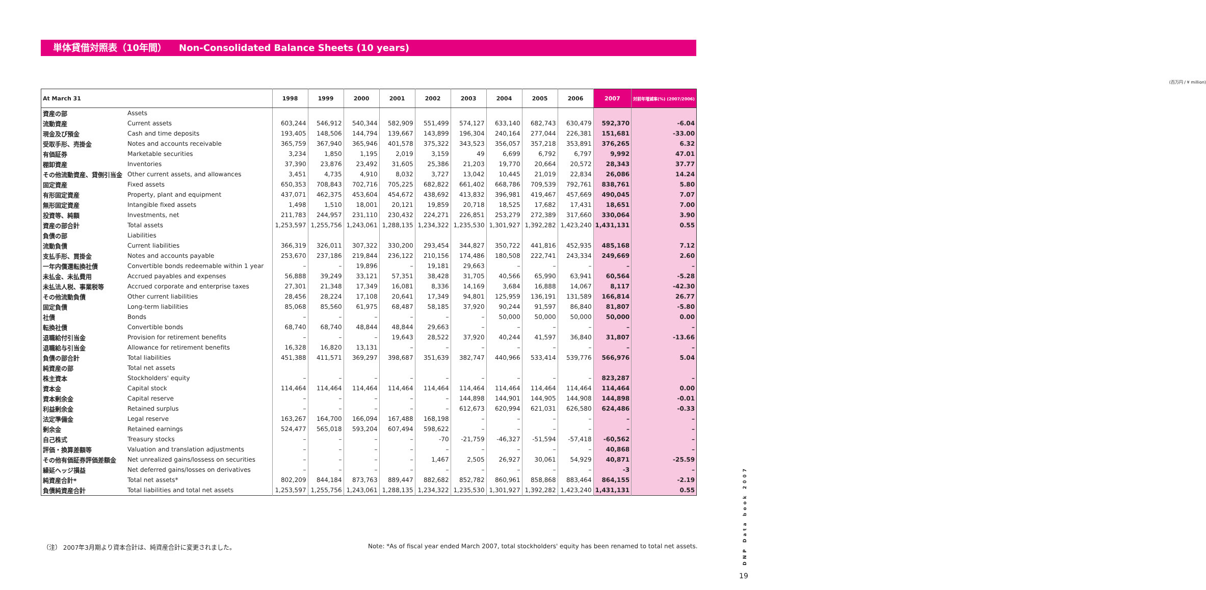単体貸借対照表（10年間） Non-Consolidated Balance Sheets (10 years)
(百万円 / ¥ million)
| At March 31 | | 1998 | 1999 | 2000 | 2001 | 2002 | 2003 | 2004 | 2005 | 2006 | 2007 | 対前年増減率(%) (2007/2006) |
| --- | --- | --- | --- | --- | --- | --- | --- | --- | --- | --- | --- | --- |
| 資産の部 | Assets | | | | | | | | | | | |
| 流動資産 | Current assets | 603,244 | 546,912 | 540,344 | 582,909 | 551,499 | 574,127 | 633,140 | 682,743 | 630,479 | 592,370 | -6.04 |
| 現金及び預金 | Cash and time deposits | 193,405 | 148,506 | 144,794 | 139,667 | 143,899 | 196,304 | 240,164 | 277,044 | 226,381 | 151,681 | -33.00 |
| 受取手形、売掛金 | Notes and accounts receivable | 365,759 | 367,940 | 365,946 | 401,578 | 375,322 | 343,523 | 356,057 | 357,218 | 353,891 | 376,265 | 6.32 |
| 有価証券 | Marketable securities | 3,234 | 1,850 | 1,195 | 2,019 | 3,159 | 49 | 6,699 | 6,792 | 6,797 | 9,992 | 47.01 |
| 棚卸資産 | Inventories | 37,390 | 23,876 | 23,492 | 31,605 | 25,386 | 21,203 | 19,770 | 20,664 | 20,572 | 28,343 | 37.77 |
| その他流動資産、貸倒引当金 | Other current assets, and allowances | 3,451 | 4,735 | 4,910 | 8,032 | 3,727 | 13,042 | 10,445 | 21,019 | 22,834 | 26,086 | 14.24 |
| 固定資産 | Fixed assets | 650,353 | 708,843 | 702,716 | 705,225 | 682,822 | 661,402 | 668,786 | 709,539 | 792,761 | 838,761 | 5.80 |
| 有形固定資産 | Property, plant and equipment | 437,071 | 462,375 | 453,604 | 454,672 | 438,692 | 413,832 | 396,981 | 419,467 | 457,669 | 490,045 | 7.07 |
| 無形固定資産 | Intangible fixed assets | 1,498 | 1,510 | 18,001 | 20,121 | 19,859 | 20,718 | 18,525 | 17,682 | 17,431 | 18,651 | 7.00 |
| 投資等、純額 | Investments, net | 211,783 | 244,957 | 231,110 | 230,432 | 224,271 | 226,851 | 253,279 | 272,389 | 317,660 | 330,064 | 3.90 |
| 資産の部合計 | Total assets | 1,253,597 | 1,255,756 | 1,243,061 | 1,288,135 | 1,234,322 | 1,235,530 | 1,301,927 | 1,392,282 | 1,423,240 | 1,431,131 | 0.55 |
| 負債の部 | Liabilities | | | | | | | | | | | |
| 流動負債 | Current liabilities | 366,319 | 326,011 | 307,322 | 330,200 | 293,454 | 344,827 | 350,722 | 441,816 | 452,935 | 485,168 | 7.12 |
| 支払手形、買掛金 | Notes and accounts payable | 253,670 | 237,186 | 219,844 | 236,122 | 210,156 | 174,486 | 180,508 | 222,741 | 243,334 | 249,669 | 2.60 |
| 一年内償還転換社債 | Convertible bonds redeemable within 1 year | – | – | 19,896 | – | 19,181 | 29,663 | – | – | – | – | – |
| 未払金、未払費用 | Accrued payables and expenses | 56,888 | 39,249 | 33,121 | 57,351 | 38,428 | 31,705 | 40,566 | 65,990 | 63,941 | 60,564 | -5.28 |
| 未払法人税、事業税等 | Accrued corporate and enterprise taxes | 27,301 | 21,348 | 17,349 | 16,081 | 8,336 | 14,169 | 3,684 | 16,888 | 14,067 | 8,117 | -42.30 |
| その他流動負債 | Other current liabilities | 28,456 | 28,224 | 17,108 | 20,641 | 17,349 | 94,801 | 125,959 | 136,191 | 131,589 | 166,814 | 26.77 |
| 固定負債 | Long-term liabilities | 85,068 | 85,560 | 61,975 | 68,487 | 58,185 | 37,920 | 90,244 | 91,597 | 86,840 | 81,807 | -5.80 |
| 社債 | Bonds | – | – | – | – | – | – | 50,000 | 50,000 | 50,000 | 50,000 | 0.00 |
| 転換社債 | Convertible bonds | 68,740 | 68,740 | 48,844 | 48,844 | 29,663 | – | – | – | – | – | – |
| 退職給付引当金 | Provision for retirement benefits | – | – | – | 19,643 | 28,522 | 37,920 | 40,244 | 41,597 | 36,840 | 31,807 | -13.66 |
| 退職給与引当金 | Allowance for retirement benefits | 16,328 | 16,820 | 13,131 | – | – | – | – | – | – | – | – |
| 負債の部合計 | Total liabilities | 451,388 | 411,571 | 369,297 | 398,687 | 351,639 | 382,747 | 440,966 | 533,414 | 539,776 | 566,976 | 5.04 |
| 純資産の部 | Total net assets | | | | | | | | | | | |
| 株主資本 | Stockholders' equity | – | – | – | – | – | – | – | – | – | 823,287 | – |
| 資本金 | Capital stock | 114,464 | 114,464 | 114,464 | 114,464 | 114,464 | 114,464 | 114,464 | 114,464 | 114,464 | 114,464 | 0.00 |
| 資本剰余金 | Capital reserve | – | – | – | – | – | 144,898 | 144,901 | 144,905 | 144,908 | 144,898 | -0.01 |
| 利益剰余金 | Retained surplus | – | – | – | – | – | 612,673 | 620,994 | 621,031 | 626,580 | 624,486 | -0.33 |
| 法定準備金 | Legal reserve | 163,267 | 164,700 | 166,094 | 167,488 | 168,198 | – | – | – | – | – | – |
| 剰余金 | Retained earnings | 524,477 | 565,018 | 593,204 | 607,494 | 598,622 | – | – | – | – | – | – |
| 自己株式 | Treasury stocks | – | – | – | – | -70 | -21,759 | -46,327 | -51,594 | -57,418 | -60,562 | – |
| 評価・換算差額等 | Valuation and translation adjustments | – | – | – | – | – | – | – | – | – | 40,868 | – |
| その他有価証券評価差額金 | Net unrealized gains/lossess on securities | – | – | – | – | 1,467 | 2,505 | 26,927 | 30,061 | 54,929 | 40,871 | -25.59 |
| 繰延ヘッジ損益 | Net deferred gains/losses on derivatives | – | – | – | – | – | – | – | – | – | -3 | – |
| 純資産合計* | Total net assets* | 802,209 | 844,184 | 873,763 | 889,447 | 882,682 | 852,782 | 860,961 | 858,868 | 883,464 | 864,155 | -2.19 |
| 負債純資産合計 | Total liabilities and total net assets | 1,253,597 | 1,255,756 | 1,243,061 | 1,288,135 | 1,234,322 | 1,235,530 | 1,301,927 | 1,392,282 | 1,423,240 | 1,431,131 | 0.55 |
（注） 2007年3月期より資本合計は、純資産合計に変更されました。
Note: *As of fiscal year ended March 2007, total stockholders' equity has been renamed to total net assets.
DNP Data book 2007
19